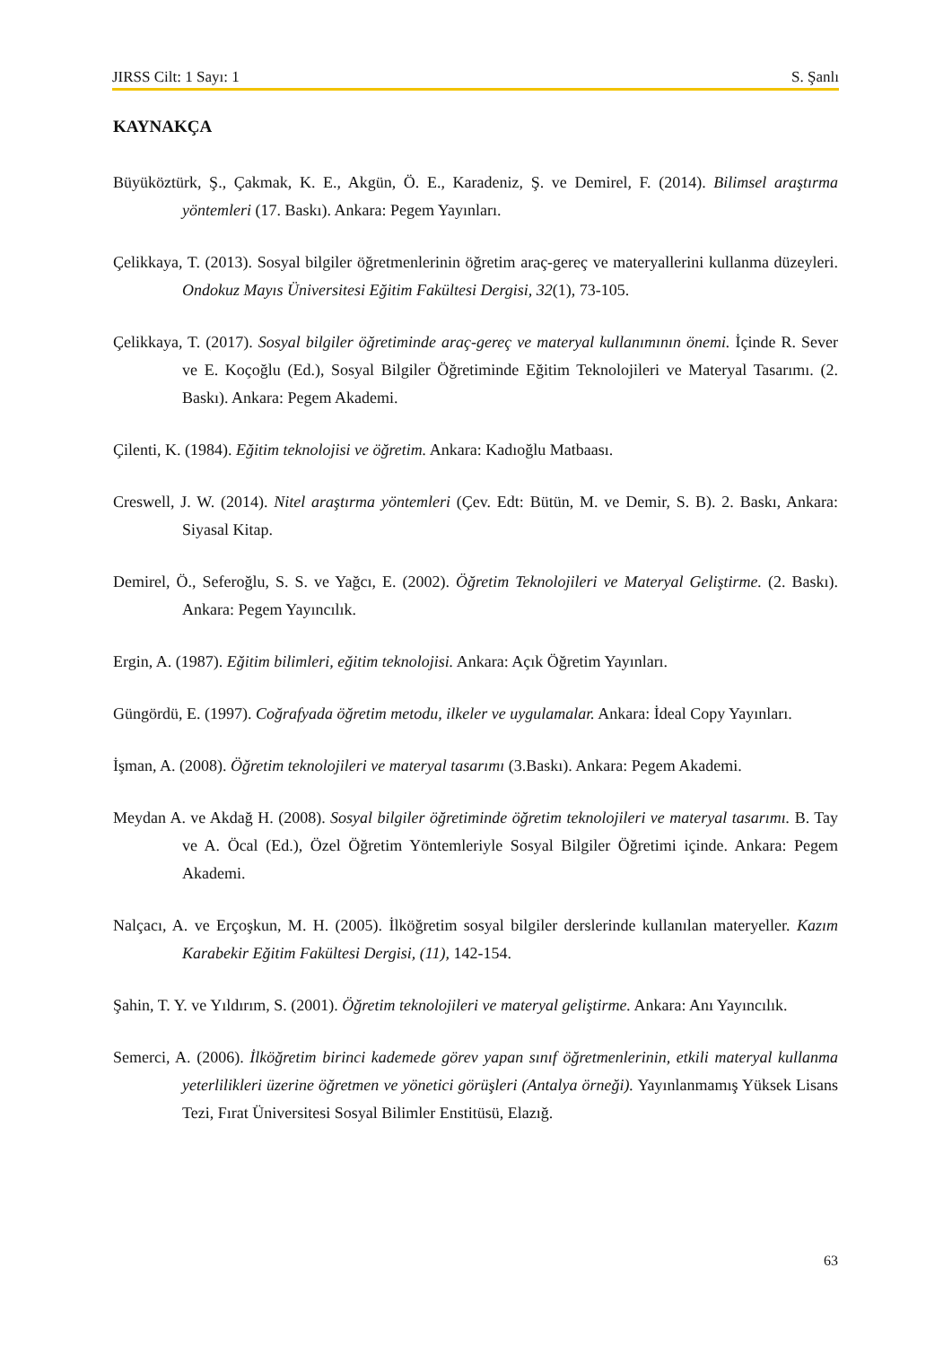JIRSS Cilt: 1 Sayı: 1 S. Şanlı
KAYNAKÇA
Büyüköztürk, Ş., Çakmak, K. E., Akgün, Ö. E., Karadeniz, Ş. ve Demirel, F. (2014). Bilimsel araştırma yöntemleri (17. Baskı). Ankara: Pegem Yayınları.
Çelikkaya, T. (2013). Sosyal bilgiler öğretmenlerinin öğretim araç-gereç ve materyallerini kullanma düzeyleri. Ondokuz Mayıs Üniversitesi Eğitim Fakültesi Dergisi, 32(1), 73-105.
Çelikkaya, T. (2017). Sosyal bilgiler öğretiminde araç-gereç ve materyal kullanımının önemi. İçinde R. Sever ve E. Koçoğlu (Ed.), Sosyal Bilgiler Öğretiminde Eğitim Teknolojileri ve Materyal Tasarımı. (2. Baskı). Ankara: Pegem Akademi.
Çilenti, K. (1984). Eğitim teknolojisi ve öğretim. Ankara: Kadıoğlu Matbaası.
Creswell, J. W. (2014). Nitel araştırma yöntemleri (Çev. Edt: Bütün, M. ve Demir, S. B). 2. Baskı, Ankara: Siyasal Kitap.
Demirel, Ö., Seferoğlu, S. S. ve Yağcı, E. (2002). Öğretim Teknolojileri ve Materyal Geliştirme. (2. Baskı). Ankara: Pegem Yayıncılık.
Ergin, A. (1987). Eğitim bilimleri, eğitim teknolojisi. Ankara: Açık Öğretim Yayınları.
Güngördü, E. (1997). Coğrafyada öğretim metodu, ilkeler ve uygulamalar. Ankara: İdeal Copy Yayınları.
İşman, A. (2008). Öğretim teknolojileri ve materyal tasarımı (3.Baskı). Ankara: Pegem Akademi.
Meydan A. ve Akdağ H. (2008). Sosyal bilgiler öğretiminde öğretim teknolojileri ve materyal tasarımı. B. Tay ve A. Öcal (Ed.), Özel Öğretim Yöntemleriyle Sosyal Bilgiler Öğretimi içinde. Ankara: Pegem Akademi.
Nalçacı, A. ve Erçoşkun, M. H. (2005). İlköğretim sosyal bilgiler derslerinde kullanılan materyeller. Kazım Karabekir Eğitim Fakültesi Dergisi, (11), 142-154.
Şahin, T. Y. ve Yıldırım, S. (2001). Öğretim teknolojileri ve materyal geliştirme. Ankara: Anı Yayıncılık.
Semerci, A. (2006). İlköğretim birinci kademede görev yapan sınıf öğretmenlerinin, etkili materyal kullanma yeterlilikleri üzerine öğretmen ve yönetici görüşleri (Antalya örneği). Yayınlanmamış Yüksek Lisans Tezi, Fırat Üniversitesi Sosyal Bilimler Enstitüsü, Elazığ.
63